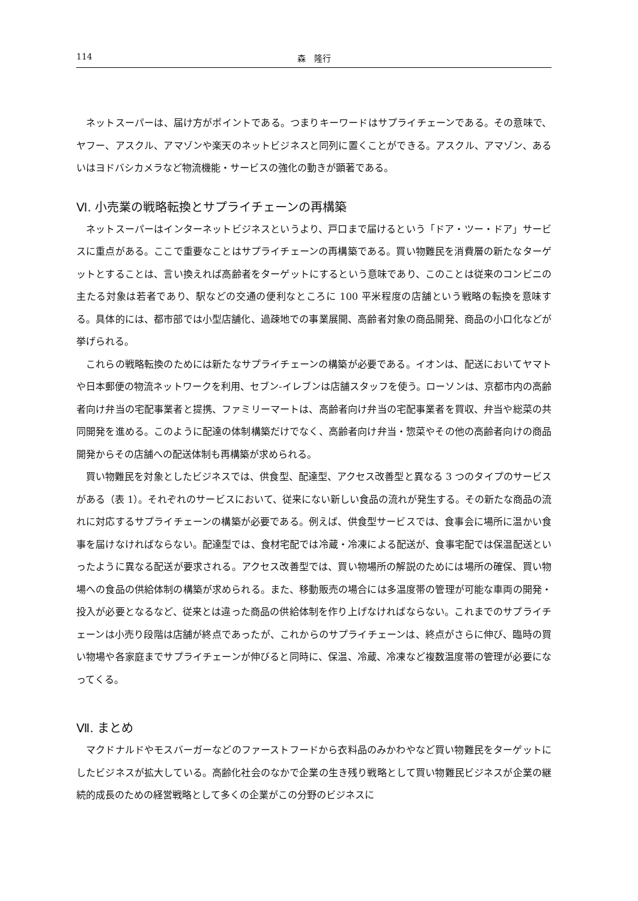114 森　隆行
ネットスーパーは、届け方がポイントである。つまりキーワードはサプライチェーンである。その意味で、ヤフー、アスクル、アマゾンや楽天のネットビジネスと同列に置くことができる。アスクル、アマゾン、あるいはヨドバシカメラなど物流機能・サービスの強化の動きが顕著である。
Ⅵ. 小売業の戦略転換とサプライチェーンの再構築
ネットスーパーはインターネットビジネスというより、戸口まで届けるという「ドア・ツー・ドア」サービスに重点がある。ここで重要なことはサプライチェーンの再構築である。買い物難民を消費層の新たなターゲットとすることは、言い換えれば高齢者をターゲットにするという意味であり、このことは従来のコンビニの主たる対象は若者であり、駅などの交通の便利なところに 100 平米程度の店舗という戦略の転換を意味する。具体的には、都市部では小型店舗化、過疎地での事業展開、高齢者対象の商品開発、商品の小口化などが挙げられる。
これらの戦略転換のためには新たなサプライチェーンの構築が必要である。イオンは、配送においてヤマトや日本郵便の物流ネットワークを利用、セブン-イレブンは店舗スタッフを使う。ローソンは、京都市内の高齢者向け弁当の宅配事業者と提携、ファミリーマートは、高齢者向け弁当の宅配事業者を買収、弁当や総菜の共同開発を進める。このように配達の体制構築だけでなく、高齢者向け弁当・惣菜やその他の高齢者向けの商品開発からその店舗への配送体制も再構築が求められる。
買い物難民を対象としたビジネスでは、供食型、配達型、アクセス改善型と異なる 3 つのタイプのサービスがある（表 1）。それぞれのサービスにおいて、従来にない新しい食品の流れが発生する。その新たな商品の流れに対応するサプライチェーンの構築が必要である。例えば、供食型サービスでは、食事会に場所に温かい食事を届けなければならない。配達型では、食材宅配では冷蔵・冷凍による配送が、食事宅配では保温配送といったように異なる配送が要求される。アクセス改善型では、買い物場所の解説のためには場所の確保、買い物場への食品の供給体制の構築が求められる。また、移動販売の場合には多温度帯の管理が可能な車両の開発・投入が必要となるなど、従来とは違った商品の供給体制を作り上げなければならない。これまでのサプライチェーンは小売り段階は店舗が終点であったが、これからのサプライチェーンは、終点がさらに伸び、臨時の買い物場や各家庭までサプライチェーンが伸びると同時に、保温、冷蔵、冷凍など複数温度帯の管理が必要になってくる。
Ⅶ. まとめ
マクドナルドやモスバーガーなどのファーストフードから衣料品のみかわやなど買い物難民をターゲットにしたビジネスが拡大している。高齢化社会のなかで企業の生き残り戦略として買い物難民ビジネスが企業の継続的成長のための経営戦略として多くの企業がこの分野のビジネスに